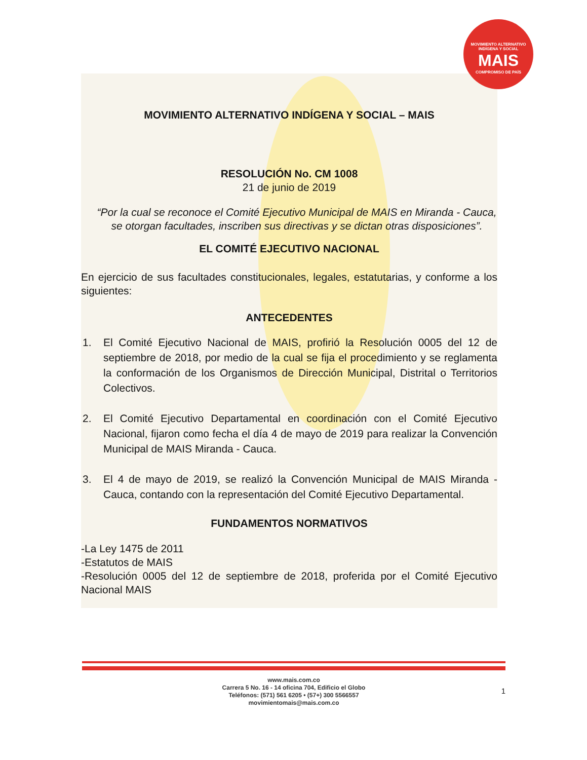MOVIMIENTO ALTERNATIVO
INDÍGENA Y SOCIAL
MAIS
COMPROMISO DE PAÍS
MOVIMIENTO ALTERNATIVO INDÍGENA Y SOCIAL – MAIS
RESOLUCIÓN No. CM 1008
21 de junio de 2019
“Por la cual se reconoce el Comité Ejecutivo Municipal de MAIS en Miranda - Cauca, se otorgan facultades, inscriben sus directivas y se dictan otras disposiciones”.
EL COMITÉ EJECUTIVO NACIONAL
En ejercicio de sus facultades constitucionales, legales, estatutarias, y conforme a los siguientes:
ANTECEDENTES
1. El Comité Ejecutivo Nacional de MAIS, profirió la Resolución 0005 del 12 de septiembre de 2018, por medio de la cual se fija el procedimiento y se reglamenta la conformación de los Organismos de Dirección Municipal, Distrital o Territorios Colectivos.
2. El Comité Ejecutivo Departamental en coordinación con el Comité Ejecutivo Nacional, fijaron como fecha el día 4 de mayo de 2019 para realizar la Convención Municipal de MAIS Miranda - Cauca.
3. El 4 de mayo de 2019, se realizó la Convención Municipal de MAIS Miranda - Cauca, contando con la representación del Comité Ejecutivo Departamental.
FUNDAMENTOS NORMATIVOS
-La Ley 1475 de 2011
-Estatutos de MAIS
-Resolución 0005 del 12 de septiembre de 2018, proferida por el Comité Ejecutivo Nacional MAIS
www.mais.com.co
Carrera 5 No. 16 - 14 oficina 704, Edificio el Globo
Teléfonos: (571) 561 6205 • (57+) 300 5566557
movimientomais@mais.com.co
1